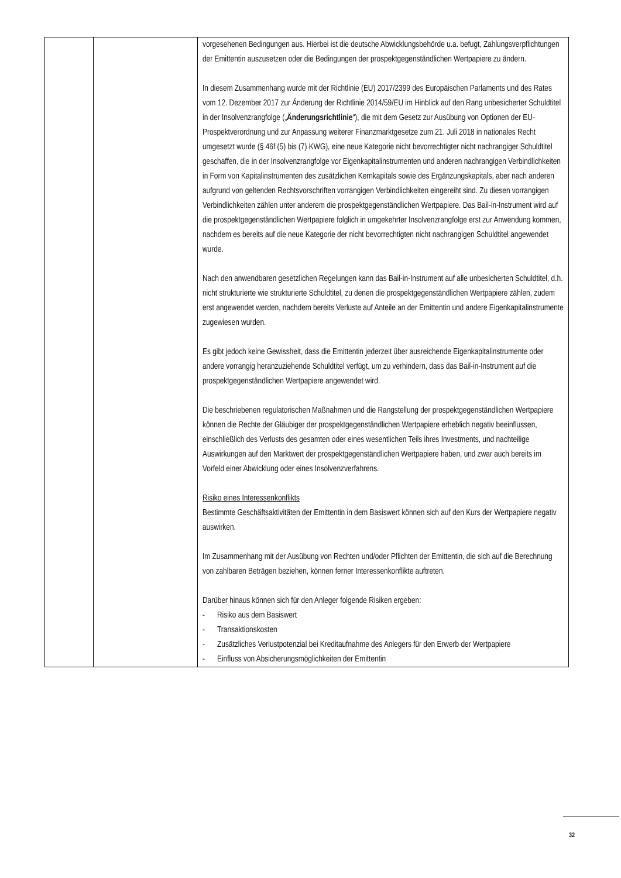| | | vorgesehenen Bedingungen aus. Hierbei ist die deutsche Abwicklungsbehörde u.a. befugt, Zahlungsverpflichtungen der Emittentin auszusetzen oder die Bedingungen der prospektgegen­ständlichen Wertpapiere zu ändern. In diesem Zusammenhang wurde mit der Richtlinie (EU) 2017/2399 des Europäischen Parlaments und des Rates vom 12. Dezember 2017 zur Änderung der Richtlinie 2014/59/EU im Hinblick auf den Rang unbesicherter Schuldtitel in der Insolvenzrangfolge („ Änderungsrichtlinie “), die mit dem Gesetz zur Ausübung von Optionen der EU-Prospektverordnung und zur Anpassung weiterer Finanzmarktgesetze zum 21. Juli 2018 in nationales Recht umgesetzt wurde (§ 46f (5) bis (7) KWG), eine neue Kategorie nicht bevorrechtigter nicht nachrangiger Schuldtitel geschaffen, die in der Insolvenzrangfolge vor Eigenkapitalinstrumenten und anderen nachrangigen Verbindlichkeiten in Form von Kapitalinstrumenten des zusätzlichen Kernkapitals sowie des Ergänzungskapitals, aber nach anderen aufgrund von geltenden Rechtsvorschriften vorrangigen Verbindlichkeiten eingereiht sind. Zu diesen vorrangigen Verbindlichkeiten zählen unter anderem die prospektgegenständ­lichen Wertpapiere. Das Bail-in-Instrument wird auf die prospektgegenständlichen Wertpapiere folglich in umgekehrter Insolvenzrangfolge erst zur Anwendung kommen, nachdem es bereits auf die neue Kategorie der nicht bevorrechtigten nicht nachrangigen Schuldtitel angewendet wurde. Nach den anwendbaren gesetzlichen Regelungen kann das Bail-in-Instrument auf alle unbesicherten Schuldtitel, d.h. nicht strukturierte wie strukturierte Schuldtitel, zu denen die prospektgegenständlichen Wertpapiere zählen, zudem erst angewendet werden, nachdem bereits Verluste auf Anteile an der Emittentin und andere Eigenkapitalinstrumente zugewiesen wurden. Es gibt jedoch keine Gewissheit, dass die Emittentin jederzeit über ausreichende Eigenkapital­instrumente oder andere vorrangig heranzuziehende Schuldtitel verfügt, um zu verhindern, dass das Bail-in-Instrument auf die prospektgegenständlichen Wertpapiere angewendet wird. Die beschriebenen regulatorischen Maßnahmen und die Rangstellung der prospektgegenständ­lichen Wertpapiere können die Rechte der Gläubiger der prospektgegenständlichen Wertpapiere erheblich negativ beeinflussen, einschließlich des Verlusts des gesamten oder eines wesentlichen Teils ihres Investments, und nachteilige Auswirkungen auf den Marktwert der prospektgegenständlichen Wertpapiere haben, und zwar auch bereits im Vorfeld einer Abwicklung oder eines Insolvenzverfahrens. Risiko eines Interessenkonflikts Bestimmte Geschäftsaktivitäten der Emittentin in dem Basiswert können sich auf den Kurs der Wertpapiere negativ auswirken. Im Zusammenhang mit der Ausübung von Rechten und/oder Pflichten der Emittentin, die sich auf die Berechnung von zahlbaren Beträgen beziehen, können ferner Interessenkonflikte auftreten. Darüber hinaus können sich für den Anleger folgende Risiken ergeben: - Risiko aus dem Basiswert - Transaktionskosten - Zusätzliches Verlustpotenzial bei Kreditaufnahme des Anlegers für den Erwerb der Wertpapiere - Einfluss von Absicherungsmöglichkeiten der Emittentin |
32